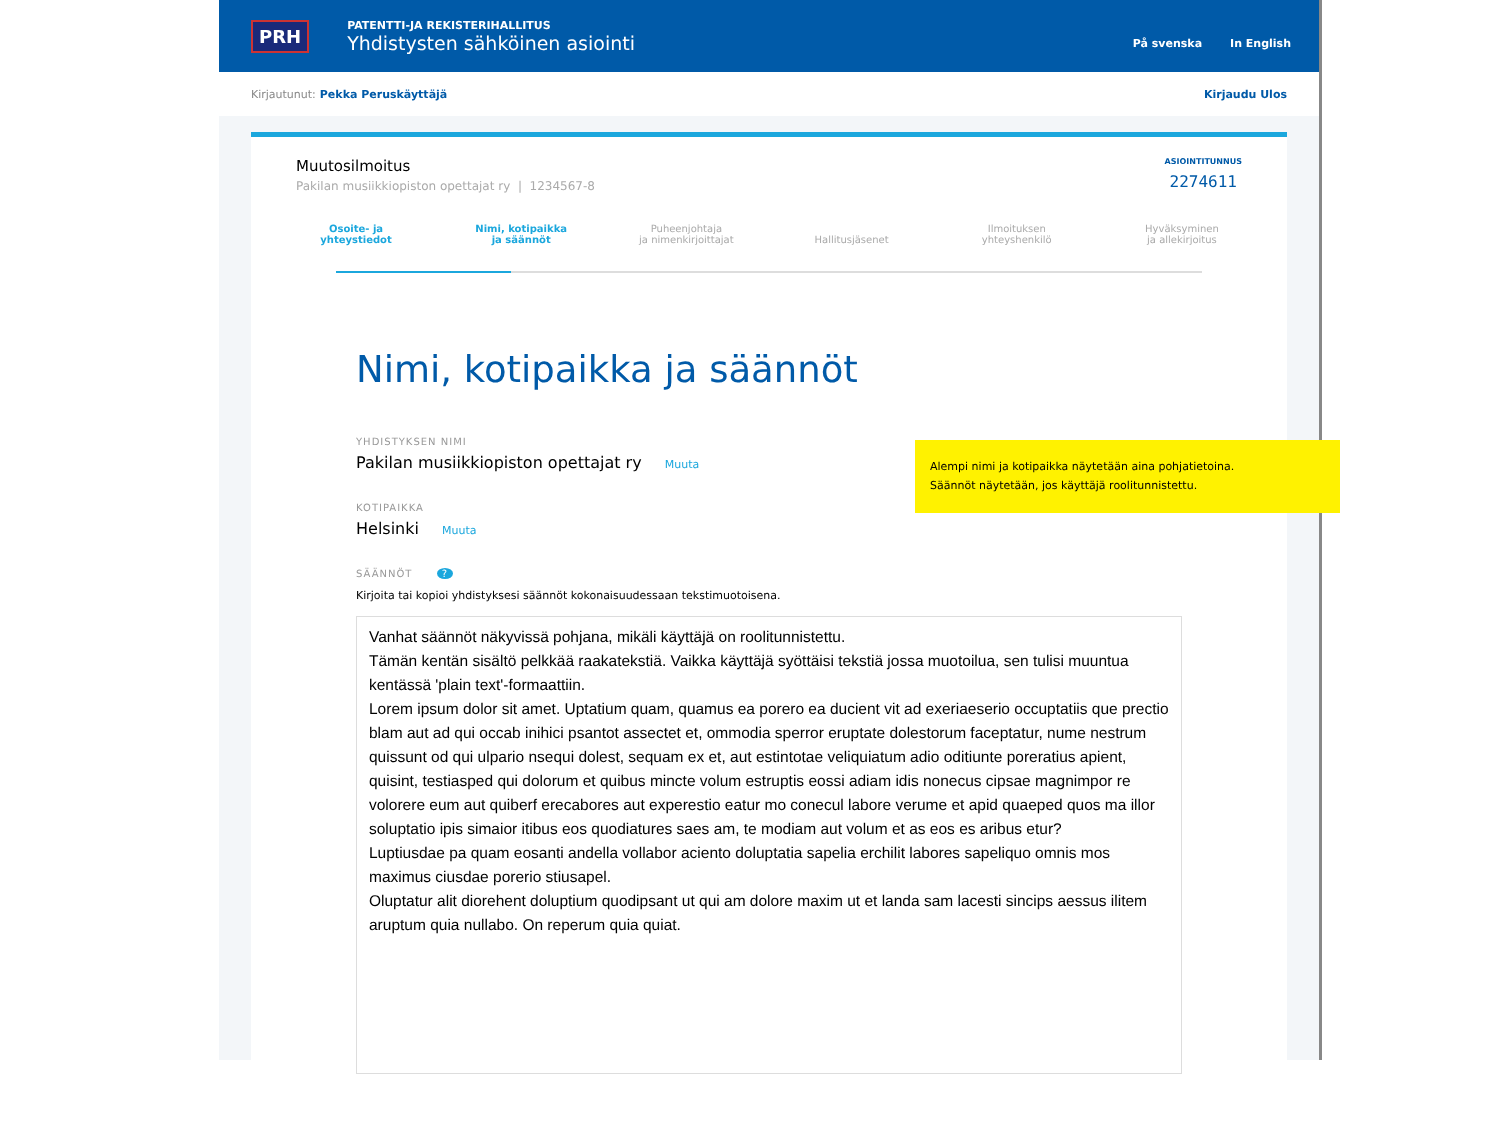PRH
PATENTTI-JA REKISTERIHALLITUS
Yhdistysten sähköinen asiointi
På svenska In English
Kirjautunut: Pekka Peruskäyttäjä Kirjaudu Ulos
Muutosilmoitus
Pakilan musiikkiopiston opettajat ry | 1234567-8
ASIOINTITUNNUS
2274611
Osoite- ja
yhteystiedot
Nimi, kotipaikka
ja säännöt
Puheenjohtaja
ja nimenkirjoittajat
Hallitusjäsenet Ilmoituksen
yhteyshenkilö
Hyväksyminen
ja allekirjoitus
Nimi, kotipaikka ja säännöt
YHDISTYKSEN NIMI
Pakilan musiikkiopiston opettajat ry Muuta
KOTIPAIKKA
Helsinki Muuta
SÄÄNNÖT ?
Kirjoita tai kopioi yhdistyksesi säännöt kokonaisuudessaan tekstimuotoisena.
Vanhat säännöt näkyvissä pohjana, mikäli käyttäjä on roolitunnistettu.
Tämän kentän sisältö pelkkää raakatekstiä. Vaikka käyttäjä syöttäisi tekstiä jossa muotoilua, sen tulisi muuntua kentässä 'plain text'-formaattiin.
Lorem ipsum dolor sit amet. Uptatium quam, quamus ea porero ea ducient vit ad exeriaeserio occuptatiis que prectio blam aut ad qui occab inihici psantot assectet et, ommodia sperror eruptate dolestorum faceptatur, nume nestrum quissunt od qui ulpario nsequi dolest, sequam ex et, aut estintotae veliquiatum adio oditiunte poreratius apient, quisint, testiasped qui dolorum et quibus mincte volum estruptis eossi adiam idis nonecus cipsae magnimpor re volorere eum aut quiberf erecabores aut experestio eatur mo conecul labore verume et apid quaeped quos ma illor soluptatio ipis simaior itibus eos quodiatures saes am, te modiam aut volum et as eos es aribus etur?
Luptiusdae pa quam eosanti andella vollabor aciento doluptatia sapelia erchilit labores sapeliquo omnis mos maximus ciusdae porerio stiusapel.
Oluptatur alit diorehent doluptium quodipsant ut qui am dolore maxim ut et landa sam lacesti sincips aessus ilitem aruptum quia nullabo. On reperum quia quiat.
Alempi nimi ja kotipaikka näytetään aina pohjatietoina.
Säännöt näytetään, jos käyttäjä roolitunnistettu.